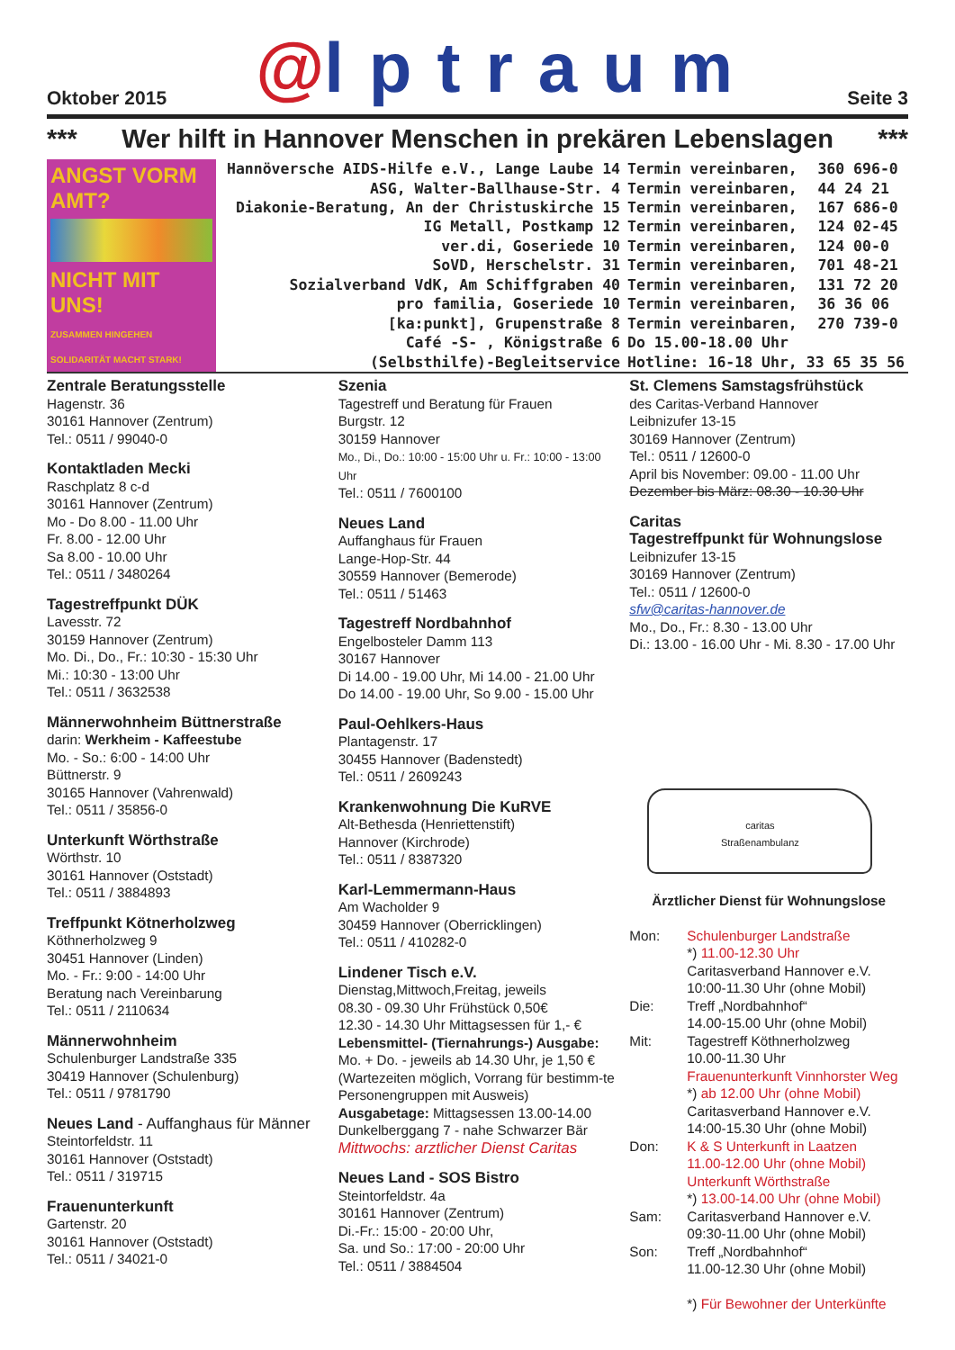Oktober 2015
@lptraum
Seite 3
*** Wer hilft in Hannover Menschen in prekären Lebenslagen ***
ANGST VORM AMT?
NICHT MIT UNS!
ZUSAMMEN HINGEHEN SOLIDARITÄT MACHT STARK!
| Hannöversche AIDS-Hilfe e.V., Lange Laube 14 | Termin vereinbaren, | 360 696-0 |
| ASG, Walter-Ballhause-Str. 4 | Termin vereinbaren, | 44 24 21 |
| Diakonie-Beratung, An der Christuskirche 15 | Termin vereinbaren, | 167 686-0 |
| IG Metall, Postkamp 12 | Termin vereinbaren, | 124 02-45 |
| ver.di, Goseriede 10 | Termin vereinbaren, | 124 00-0 |
| SoVD, Herschelstr. 31 | Termin vereinbaren, | 701 48-21 |
| Sozialverband VdK, Am Schiffgraben 40 | Termin vereinbaren, | 131 72 20 |
| pro familia, Goseriede 10 | Termin vereinbaren, | 36 36 06 |
| [ka:punkt], Grupenstraße 8 | Termin vereinbaren, | 270 739-0 |
| Café -S- , Königstraße 6 | Do 15.00-18.00 Uhr | |
| (Selbsthilfe)-Begleitservice | Hotline: 16-18 Uhr, 33 65 35 56 | |
Zentrale Beratungsstelle
Hagenstr. 36
30161 Hannover (Zentrum)
Tel.: 0511 / 99040-0
Kontaktladen Mecki
Raschplatz 8 c-d
30161 Hannover (Zentrum)
Mo - Do 8.00 - 11.00 Uhr
Fr. 8.00 - 12.00 Uhr
Sa 8.00 - 10.00 Uhr
Tel.: 0511 / 3480264
Tagestreffpunkt DÜK
Lavesstr. 72
30159 Hannover (Zentrum)
Mo. Di., Do., Fr.: 10:30 - 15:30 Uhr
Mi.: 10:30 - 13:00 Uhr
Tel.: 0511 / 3632538
Männerwohnheim Büttnerstraße
darin: Werkheim - Kaffeestube
Mo. - So.: 6:00 - 14:00 Uhr
Büttnerstr. 9
30165 Hannover (Vahrenwald)
Tel.: 0511 / 35856-0
Unterkunft Wörthstraße
Wörthstr. 10
30161 Hannover (Oststadt)
Tel.: 0511 / 3884893
Treffpunkt Kötnerholzweg
Köthnerholzweg 9
30451 Hannover (Linden)
Mo. - Fr.: 9:00 - 14:00 Uhr
Beratung nach Vereinbarung
Tel.: 0511 / 2110634
Männerwohnheim
Schulenburger Landstraße 335
30419 Hannover (Schulenburg)
Tel.: 0511 / 9781790
Neues Land - Auffanghaus für Männer
Steintorfeldstr. 11
30161 Hannover (Oststadt)
Tel.: 0511 / 319715
Frauenunterkunft
Gartenstr. 20
30161 Hannover (Oststadt)
Tel.: 0511 / 34021-0
Szenia
Tagestreff und Beratung für Frauen
Burgstr. 12
30159 Hannover
Mo., Di., Do.: 10:00 - 15:00 Uhr u. Fr.: 10:00 - 13:00 Uhr
Tel.: 0511 / 7600100
Neues Land
Auffanghaus für Frauen
Lange-Hop-Str. 44
30559 Hannover (Bemerode)
Tel.: 0511 / 51463
Tagestreff Nordbahnhof
Engelbosteler Damm 113
30167 Hannover
Di 14.00 - 19.00 Uhr, Mi 14.00 - 21.00 Uhr
Do 14.00 - 19.00 Uhr, So 9.00 - 15.00 Uhr
Paul-Oehlkers-Haus
Plantagenstr. 17
30455 Hannover (Badenstedt)
Tel.: 0511 / 2609243
Krankenwohnung Die KuRVE
Alt-Bethesda (Henriettenstift)
Hannover (Kirchrode)
Tel.: 0511 / 8387320
Karl-Lemmermann-Haus
Am Wacholder 9
30459 Hannover (Oberricklingen)
Tel.: 0511 / 410282-0
Lindener Tisch e.V.
Dienstag,Mittwoch,Freitag, jeweils
08.30 - 09.30 Uhr Frühstück 0,50€
12.30 - 14.30 Uhr Mittagsessen für 1,- €
Lebensmittel- (Tiernahrungs-) Ausgabe:
Mo. + Do. - jeweils ab 14.30 Uhr, je 1,50 €
(Wartezeiten möglich, Vorrang für bestimm-te Personengruppen mit Ausweis)
Ausgabetage: Mittagsessen 13.00-14.00
Dunkelberggang 7 - nahe Schwarzer Bär
Mittwochs: arztlicher Dienst Caritas
Neues Land - SOS Bistro
Steintorfeldstr. 4a
30161 Hannover (Zentrum)
Di.-Fr.: 15:00 - 20:00 Uhr,
Sa. und So.: 17:00 - 20:00 Uhr
Tel.: 0511 / 3884504
St. Clemens Samstagsfrühstück
des Caritas-Verband Hannover
Leibnizufer 13-15
30169 Hannover (Zentrum)
Tel.: 0511 / 12600-0
April bis November: 09.00 - 11.00 Uhr
Dezember bis März: 08.30 - 10.30 Uhr
Caritas
Tagestreffpunkt für Wohnungslose
Leibnizufer 13-15
30169 Hannover (Zentrum)
Tel.: 0511 / 12600-0
sfw@caritas-hannover.de
Mo., Do., Fr.: 8.30 - 13.00 Uhr
Di.: 13.00 - 16.00 Uhr - Mi. 8.30 - 17.00 Uhr
caritas
Straßenambulanz
Ärztlicher Dienst für Wohnungslose
| Mon: | Schulenburger Landstraße *) 11.00-12.30 Uhr Caritasverband Hannover e.V. 10:00-11.30 Uhr (ohne Mobil) |
| Die: | Treff „Nordbahnhof“ 14.00-15.00 Uhr (ohne Mobil) |
| Mit: | Tagestreff Köthnerholzweg 10.00-11.30 Uhr Frauenunterkunft Vinnhorster Weg *) ab 12.00 Uhr (ohne Mobil) Caritasverband Hannover e.V. 14:00-15.30 Uhr (ohne Mobil) |
| Don: | K & S Unterkunft in Laatzen 11.00-12.00 Uhr (ohne Mobil) Unterkunft Wörthstraße *) 13.00-14.00 Uhr (ohne Mobil) |
| Sam: | Caritasverband Hannover e.V. 09:30-11.00 Uhr (ohne Mobil) |
| Son: | Treff „Nordbahnhof“ 11.00-12.30 Uhr (ohne Mobil) *) Für Bewohner der Unterkünfte |